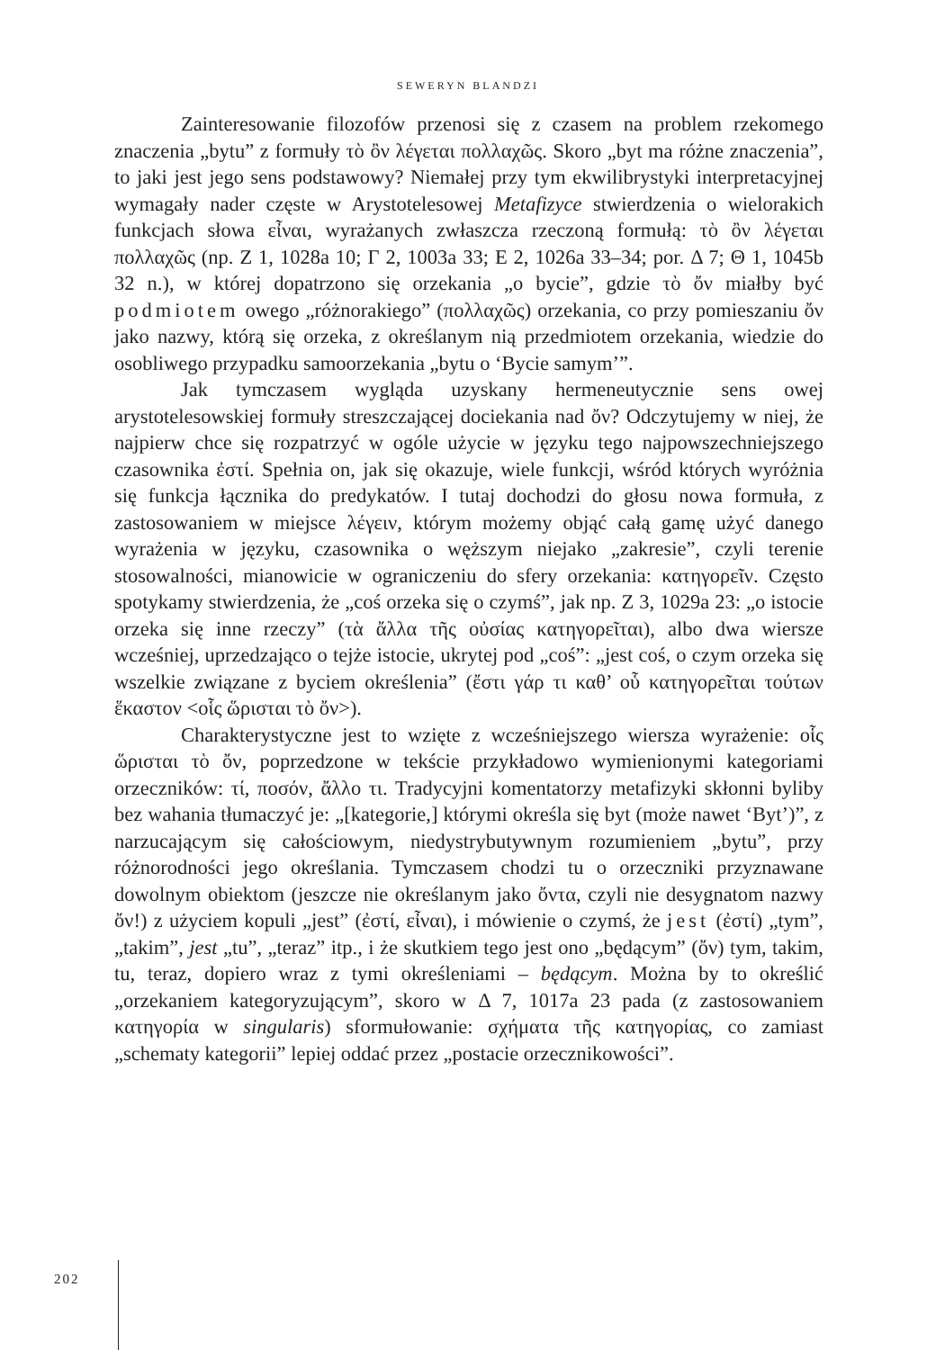SEWERYN BLANDZI
Zainteresowanie filozofów przenosi się z czasem na problem rzekomego znaczenia „bytu” z formuły τὸ ὂν λέγεται πολλαχῶς. Skoro „byt ma różne znaczenia”, to jaki jest jego sens podstawowy? Niemałej przy tym ekwilibrystyki interpretacyjnej wymagały nader częste w Arystotelesowej Metafizyce stwierdzenia o wielorakich funkcjach słowa εἶναι, wyrażanych zwłaszcza rzeczoną formułą: τὸ ὂν λέγεται πολλαχῶς (np. Z 1, 1028a 10; Γ 2, 1003a 33; E 2, 1026a 33–34; por. Δ 7; Θ 1, 1045b 32 n.), w której dopatrzono się orzekania „o bycie”, gdzie τὸ ὄν miałby być podmiotem owego „różnorakiego” (πολλαχῶς) orzekania, co przy pomieszaniu ὄν jako nazwy, którą się orzeka, z określanym nią przedmiotem orzekania, wiedzie do osobliwego przypadku samoorzekania „bytu o ‘Bycie samym’”.
Jak tymczasem wygląda uzyskany hermeneutycznie sens owej arystotelesowskiej formuły streszczającej dociekania nad ὄν? Odczytujemy w niej, że najpierw chce się rozpatrzyć w ogóle użycie w języku tego najpowszechniejszego czasownika ἐστί. Spełnia on, jak się okazuje, wiele funkcji, wśród których wyróżnia się funkcja łącznika do predykatów. I tutaj dochodzi do głosu nowa formuła, z zastosowaniem w miejsce λέγειν, którym możemy objąć całą gamę użyć danego wyrażenia w języku, czasownika o węższym niejako „zakresie”, czyli terenie stosowalności, mianowicie w ograniczeniu do sfery orzekania: κατηγορεῖν. Często spotykamy stwierdzenia, że „coś orzeka się o czymś”, jak np. Z 3, 1029a 23: „o istocie orzeka się inne rzeczy” (τὰ ἄλλα τῆς οὐσίας κατηγορεῖται), albo dwa wiersze wcześniej, uprzedzająco o tejże istocie, ukrytej pod „coś”: „jest coś, o czym orzeka się wszelkie związane z byciem określenia” (ἔστι γάρ τι καθ’ οὗ κατηγορεῖται τούτων ἕκαστον <οἷς ὥρισται τὸ ὄν>).
Charakterystyczne jest to wzięte z wcześniejszego wiersza wyrażenie: οἷς ὥρισται τὸ ὄν, poprzedzone w tekście przykładowo wymienionymi kategoriami orzeczników: τί, ποσόν, ἄλλο τι. Tradycyjni komentatorzy metafizyki skłonni byliby bez wahania tłumaczyć je: „[kategorie,] którymi określa się byt (może nawet ‘Byt’)”, z narzucającym się całościowym, niedystrybutywnym rozumieniem „bytu”, przy różnorodności jego określania. Tymczasem chodzi tu o orzeczniki przyznawane dowolnym obiektom (jeszcze nie określanym jako ὄντα, czyli nie desygnatom nazwy ὄν!) z użyciem kopuli „jest” (ἐστί, εἶναι), i mówienie o czymś, że jest (ἐστί) „tym”, „takim”, jest „tu”, „teraz” itp., i że skutkiem tego jest ono „będącym” (ὄν) tym, takim, tu, teraz, dopiero wraz z tymi określeniami – będącym. Można by to określić „orzekaniem kategoryzującym”, skoro w Δ 7, 1017a 23 pada (z zastosowaniem κατηγορία w singularis) sformułowanie: σχήματα τῆς κατηγορίας, co zamiast „schematy kategorii” lepiej oddać przez „postacie orzecznikowości”.
202